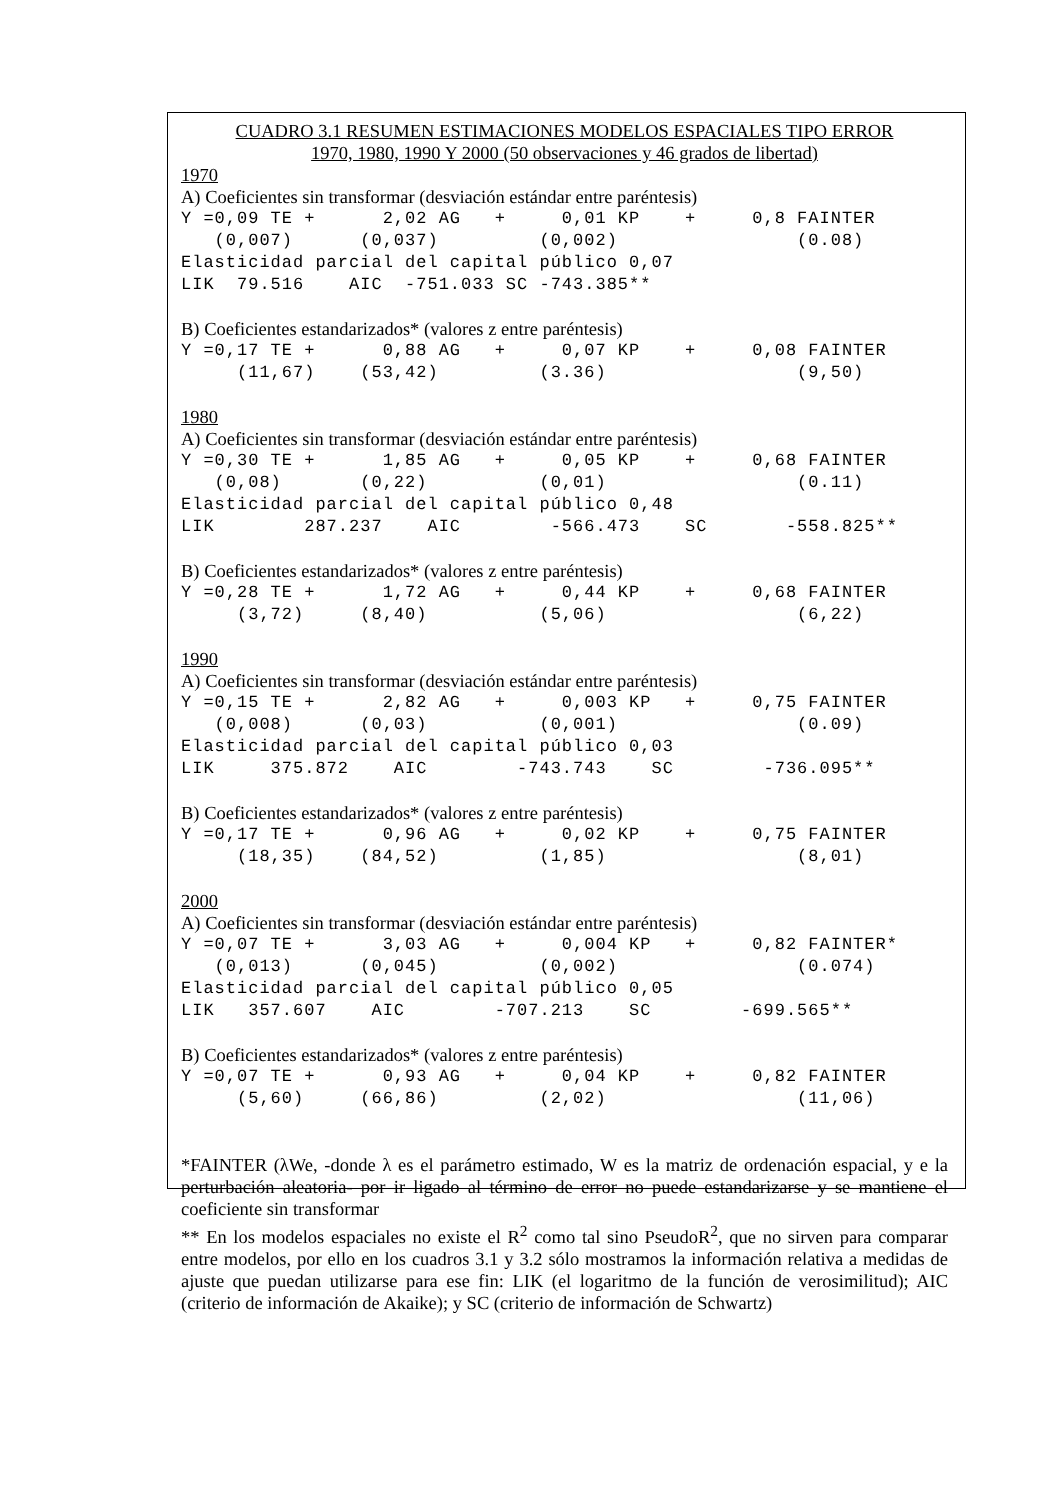CUADRO 3.1 RESUMEN ESTIMACIONES MODELOS ESPACIALES TIPO ERROR
1970, 1980, 1990 Y 2000 (50 observaciones y 46 grados de libertad)
1970
A) Coeficientes sin transformar (desviación estándar entre paréntesis)
Y =0,09 TE +      2,02 AG   +     0,01 KP    +     0,8 FAINTER
   (0,007)      (0,037)         (0,002)                (0.08)
Elasticidad parcial del capital público 0,07
LIK  79.516    AIC  -751.033 SC -743.385**
B) Coeficientes estandarizados* (valores z entre paréntesis)
Y =0,17 TE +      0,88 AG   +     0,07 KP    +     0,08 FAINTER
     (11,67)    (53,42)         (3.36)                 (9,50)
1980
A) Coeficientes sin transformar (desviación estándar entre paréntesis)
Y =0,30 TE +      1,85 AG   +     0,05 KP    +     0,68 FAINTER
   (0,08)       (0,22)          (0,01)                 (0.11)
Elasticidad parcial del capital público 0,48
LIK        287.237    AIC        -566.473    SC       -558.825**
B) Coeficientes estandarizados* (valores z entre paréntesis)
Y =0,28 TE +      1,72 AG   +     0,44 KP    +     0,68 FAINTER
     (3,72)     (8,40)          (5,06)                 (6,22)
1990
A) Coeficientes sin transformar (desviación estándar entre paréntesis)
Y =0,15 TE +      2,82 AG   +     0,003 KP   +     0,75 FAINTER
   (0,008)      (0,03)          (0,001)                (0.09)
Elasticidad parcial del capital público 0,03
LIK     375.872    AIC        -743.743    SC        -736.095**
B) Coeficientes estandarizados* (valores z entre paréntesis)
Y =0,17 TE +      0,96 AG   +     0,02 KP    +     0,75 FAINTER
     (18,35)    (84,52)         (1,85)                 (8,01)
2000
A) Coeficientes sin transformar (desviación estándar entre paréntesis)
Y =0,07 TE +      3,03 AG   +     0,004 KP   +     0,82 FAINTER*
   (0,013)      (0,045)         (0,002)                (0.074)
Elasticidad parcial del capital público 0,05
LIK   357.607    AIC        -707.213    SC        -699.565**
B) Coeficientes estandarizados* (valores z entre paréntesis)
Y =0,07 TE +      0,93 AG   +     0,04 KP    +     0,82 FAINTER
     (5,60)     (66,86)         (2,02)                 (11,06)
*FAINTER (λWe, -donde λ es el parámetro estimado, W es la matriz de ordenación espacial, y e la perturbación aleatoria- por ir ligado al término de error no puede estandarizarse y se mantiene el coeficiente sin transformar
** En los modelos espaciales no existe el R<sup>2</sup> como tal sino PseudoR<sup>2</sup>, que no sirven para comparar entre modelos, por ello en los cuadros 3.1 y 3.2 sólo mostramos la información relativa a medidas de ajuste que puedan utilizarse para ese fin: LIK (el logaritmo de la función de verosimilitud); AIC (criterio de información de Akaike); y SC (criterio de información de Schwartz)